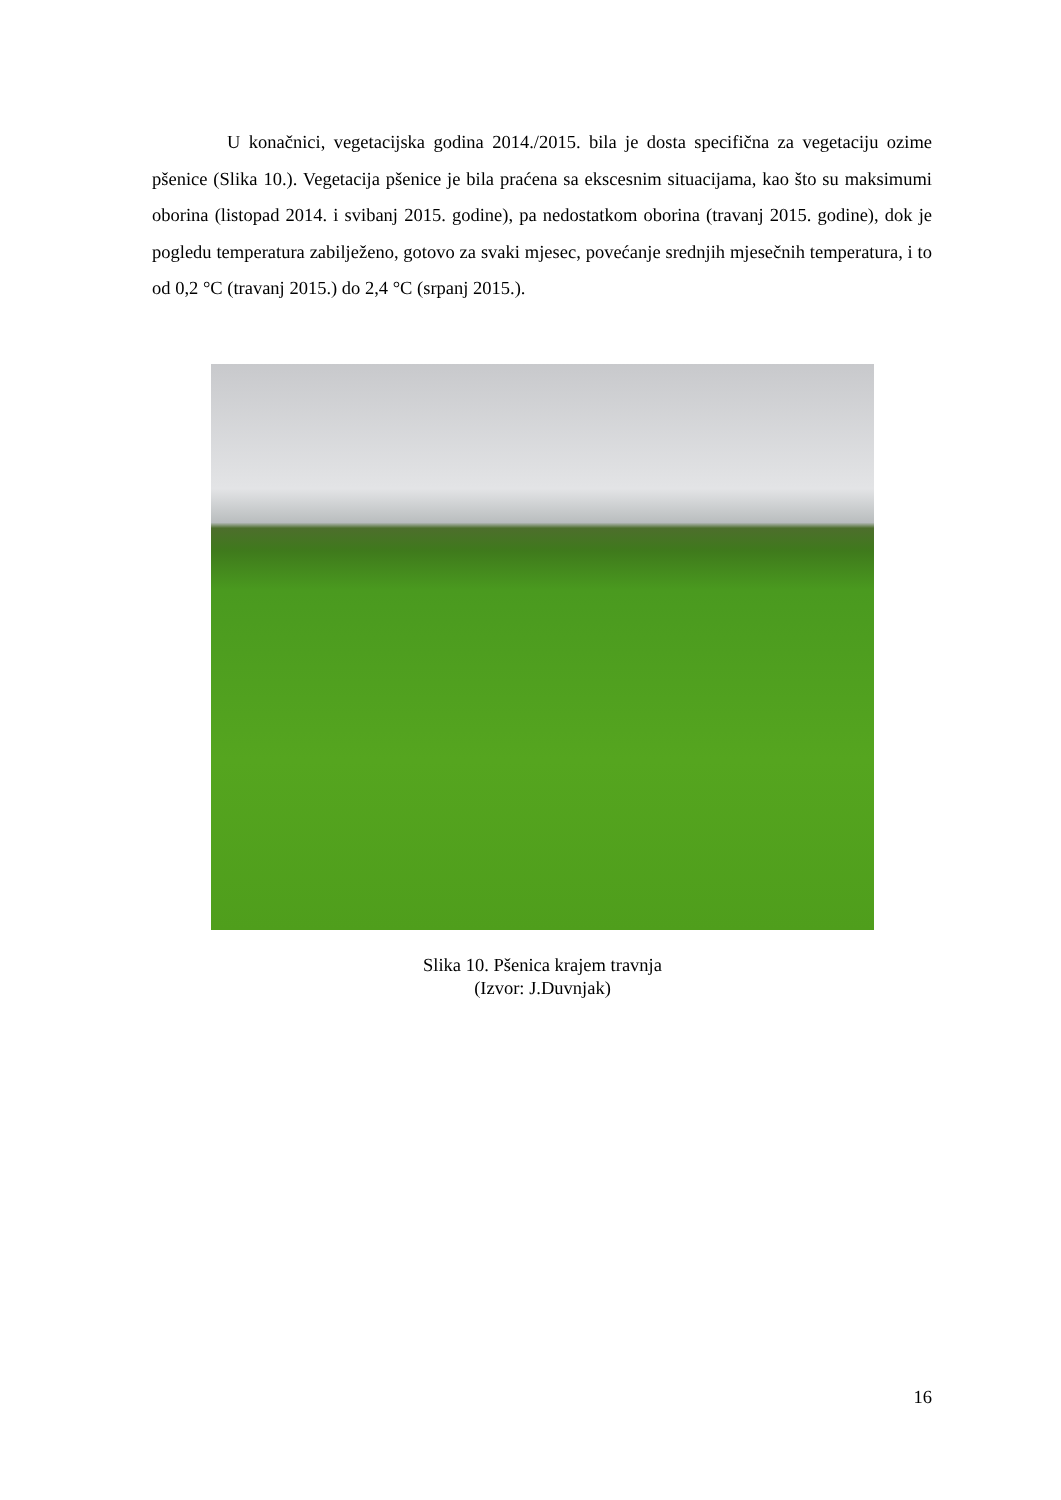U konačnici, vegetacijska godina 2014./2015. bila je dosta specifična za vegetaciju ozime pšenice (Slika 10.). Vegetacija pšenice je bila praćena sa ekscesnim situacijama, kao što su maksimumi oborina (listopad 2014. i svibanj 2015. godine), pa nedostatkom oborina (travanj 2015. godine), dok je pogledu temperatura zabilježeno, gotovo za svaki mjesec, povećanje srednjih mjesečnih temperatura, i to od 0,2 °C (travanj 2015.) do 2,4 °C (srpanj 2015.).
Slika 10. Pšenica krajem travnja
(Izvor: J.Duvnjak)
16